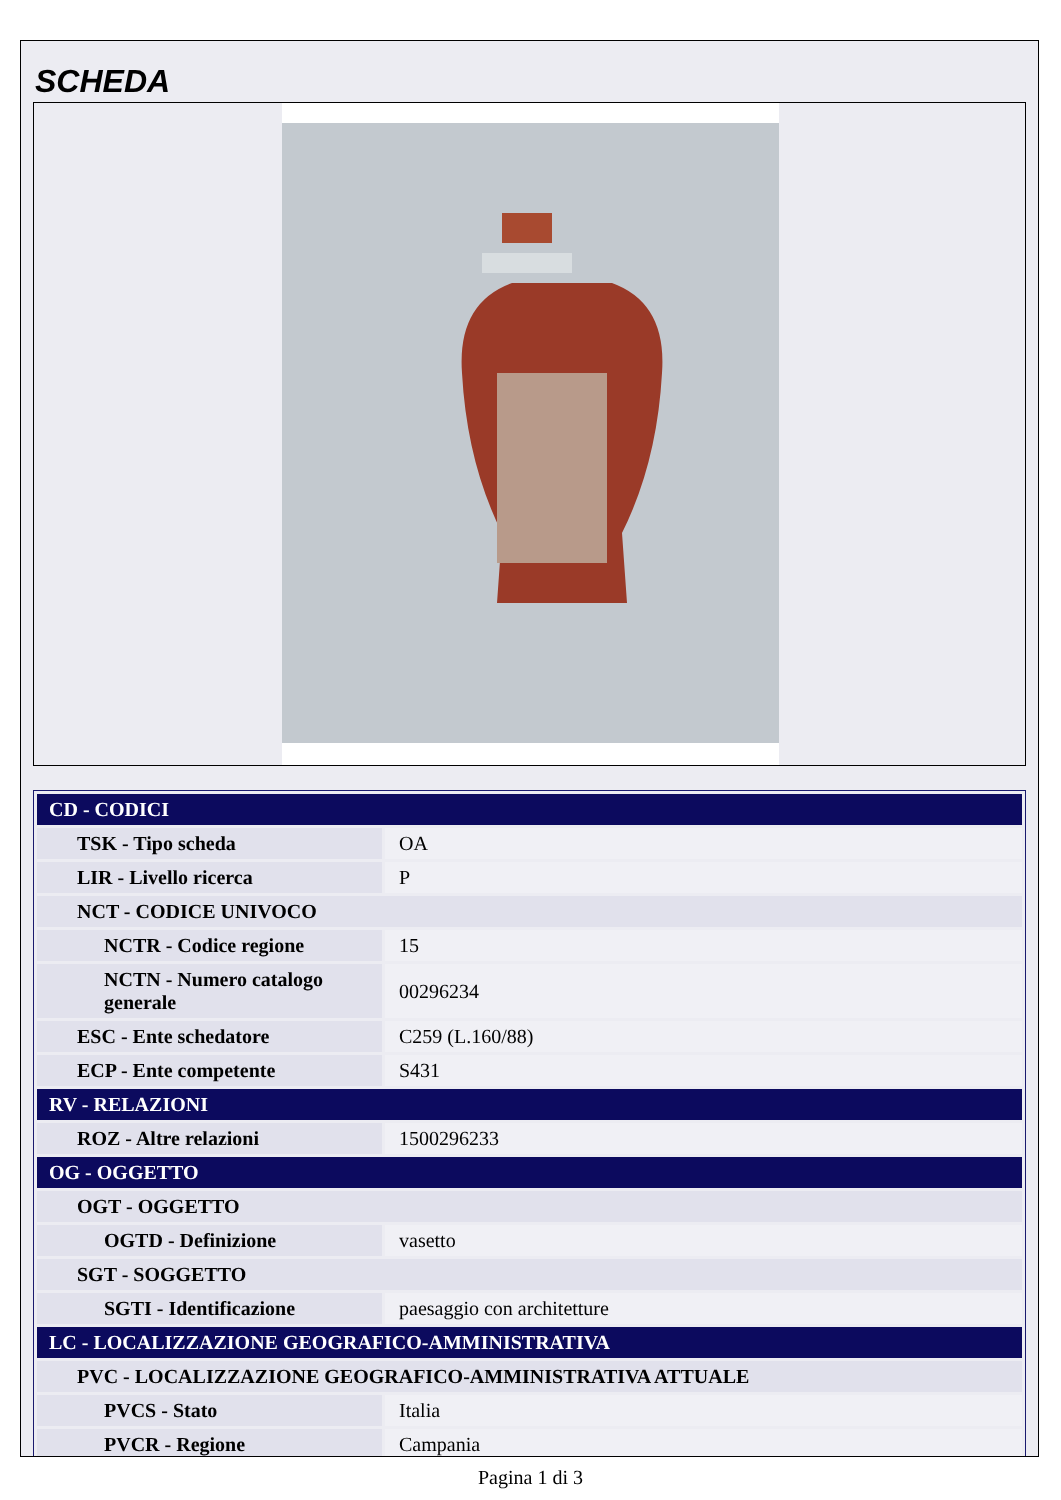SCHEDA
| CD - CODICI | |
| TSK - Tipo scheda | OA |
| LIR - Livello ricerca | P |
| NCT - CODICE UNIVOCO | |
| NCTR - Codice regione | 15 |
| NCTN - Numero catalogo generale | 00296234 |
| ESC - Ente schedatore | C259 (L.160/88) |
| ECP - Ente competente | S431 |
| RV - RELAZIONI | |
| ROZ - Altre relazioni | 1500296233 |
| OG - OGGETTO | |
| OGT - OGGETTO | |
| OGTD - Definizione | vasetto |
| SGT - SOGGETTO | |
| SGTI - Identificazione | paesaggio con architetture |
| LC - LOCALIZZAZIONE GEOGRAFICO-AMMINISTRATIVA | |
| PVC - LOCALIZZAZIONE GEOGRAFICO-AMMINISTRATIVA ATTUALE | |
| PVCS - Stato | Italia |
| PVCR - Regione | Campania |
Pagina 1 di 3